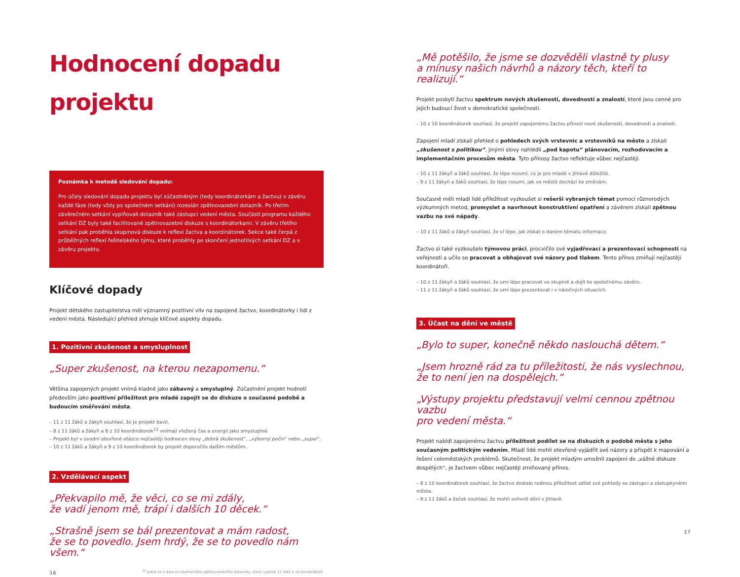Hodnocení dopadu projektu
Poznámka k metodě sledování dopadu:
Pro účely sledování dopadu projektu byl zúčastněným (tedy koordinátorkám a žactvu) v závěru každé fáze (tedy vždy po společném setkání) rozeslán zpětnovazební dotazník. Po třetím závěrečném setkání vyplňovali dotazník také zástupci vedení města. Součástí programu každého setkání DZ byly také facilitované zpětnovazební diskuze s koordinátorkami. V závěru třetího setkání pak proběhla skupinová diskuze k reflexi žactva a koordinátorek. Sekce také čerpá z průběžných reflexí řešitelského týmu, které proběhly po skončení jednotlivých setkání DZ a v závěru projektu.
Klíčové dopady
Projekt dětského zastupitelstva měl významný pozitivní vliv na zapojené žactvo, koordinátorky i lidi z vedení města. Následující přehled shrnuje klíčové aspekty dopadu.
1. Pozitivní zkušenost a smysluplnost
„Super zkušenost, na kterou nezapomenu.“
Většina zapojených projekt vnímá kladně jako zábavný a smysluplný. Zúčastnění projekt hodnotí především jako pozitivní příležitost pro mladé zapojit se do diskuze o současné podobě a budoucím směřování města.
– 11 z 11 žáků a žákyň souhlasí, že je projekt bavil.
– 8 z 11 žáků a žákyň a 8 z 10 koordinátorek<sup>12</sup> vnímají vložený čas a energii jako smysluplné.
– Projekt byl v úvodní otevřené otázce nejčastěji hodnocen slovy „dobrá zkušenost“, „výborný počin“ nebo „super“.
– 10 z 11 žáků a žákyň a 9 z 10 koordinátorek by projekt doporučilo dalším městům.
2. Vzdělávací aspekt
„Překvapilo mě, že věci, co se mi zdály,
že vadí jenom mě, trápí i dalších 10 děcek.“
„Strašně jsem se bál prezentovat a mám radost,
že se to povedlo. Jsem hrdý, že se to povedlo nám všem.“
16 <sup>12</sup> Jedná se o data ze závěrečného zpětnovazebního dotazníku, který vyplnilo 11 žáků a 10 koordinátorů.
„Mě potěšilo, že jsme se dozvěděli vlastně ty plusy
a mínusy našich návrhů a názory těch, kteří to realizují.“
Projekt poskytl žactvu spektrum nových zkušeností, dovedností a znalostí, které jsou cenné pro jejich budoucí život v demokratické společnosti.
– 10 z 10 koordinátorek souhlasí, že projekt zapojenému žactvu přinesl nové zkušenosti, dovednosti a znalosti.
Zapojení mladí získali přehled o pohledech svých vrstevnic a vrstevníků na město a získali „zkušenost s politikou“, jinými slovy nahlédli „pod kapotu“ plánovacím, rozhodovacím a implementačním procesům města. Tyto přínosy žactvo reflektuje vůbec nejčastěji.
– 10 z 11 žákyň a žáků souhlasí, že lépe rozumí, co je pro mladé v Jihlavě důležité.
– 9 z 11 žákyň a žáků souhlasí, že lépe rozumí, jak ve městě dochází ke změnám.
Současně měli mladí lidé příležitost vyzkoušet si rešerši vybraných témat pomocí různorodých výzkumných metod, promyslet a navrhnout konstruktivní opatření a závěrem získali zpětnou vazbu na své nápady.
– 10 z 11 žáků a žákyň souhlasí, že ví lépe, jak získat o daném tématu informace.
Žactvo si také vyzkoušelo týmovou práci, procvičilo své vyjadřovací a prezentovací schopnosti na veřejnosti a učilo se pracovat a obhajovat své názory pod tlakem. Tento přínos zmiňují nejčastěji koordinátoři.
– 10 z 11 žákyň a žáků souhlasí, že umí lépe pracovat ve skupině a dojít ke společnému závěru.
– 11 z 11 žákyň a žáků souhlasí, že umí lépe prezentovat i v náročných situacích.
3. Účast na dění ve městě
„Bylo to super, konečně někdo naslouchá dětem.“
„Jsem hrozně rád za tu příležitosti, že nás vyslechnou,
že to není jen na dospělejch.“
„Výstupy projektu představují velmi cennou zpětnou vazbu
pro vedení města.“
Projekt nabídl zapojenému žactvu příležitost podílet se na diskuzích o podobě města s jeho současným politickým vedením. Mladí lidé mohli otevřeně vyjádřit své názory a přispět k mapování a řešení celoměstských problémů. Skutečnost, že projekt mladým umožnil zapojení do „vážné diskuze dospělých“, je žactvem vůbec nejčastěji zmiňovaný přínos.
– 8 z 10 koordinátorek souhlasí, že žactvo dostalo reálnou příležitost sdílet své pohledy se zástupci a zástupkyněmi města.
– 9 z 11 žáků a žaček souhlasí, že mohli ovlivnit dění v Jihlavě.
17